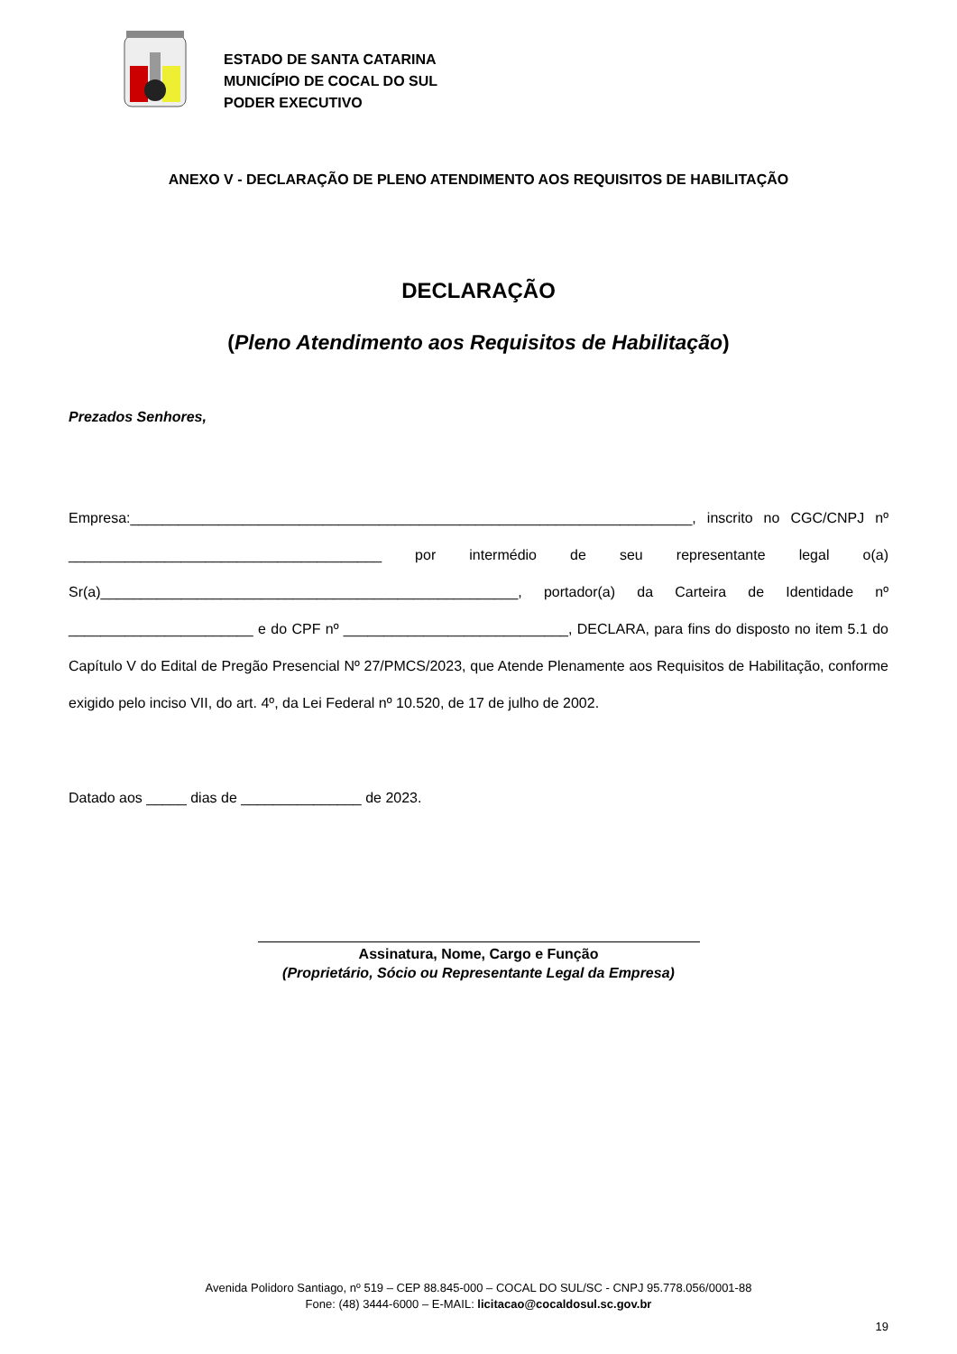ESTADO DE SANTA CATARINA
MUNICÍPIO DE COCAL DO SUL
PODER EXECUTIVO
ANEXO V - DECLARAÇÃO DE PLENO ATENDIMENTO AOS REQUISITOS DE HABILITAÇÃO
DECLARAÇÃO
(Pleno Atendimento aos Requisitos de Habilitação)
Prezados Senhores,
Empresa:______________________________________________________________________, inscrito no CGC/CNPJ nº _______________________________________ por intermédio de seu representante legal o(a) Sr(a)____________________________________________________, portador(a) da Carteira de Identidade nº _______________________ e do CPF nº ____________________________, DECLARA, para fins do disposto no item 5.1 do Capítulo V do Edital de Pregão Presencial Nº 27/PMCS/2023, que Atende Plenamente aos Requisitos de Habilitação, conforme exigido pelo inciso VII, do art. 4º, da Lei Federal nº 10.520, de 17 de julho de 2002.
Datado aos _____ dias de _______________ de 2023.
Assinatura, Nome, Cargo e Função
(Proprietário, Sócio ou Representante Legal da Empresa)
Avenida Polidoro Santiago, nº 519 – CEP 88.845-000 – COCAL DO SUL/SC - CNPJ 95.778.056/0001-88
Fone: (48) 3444-6000 – E-MAIL: licitacao@cocaldosul.sc.gov.br
19